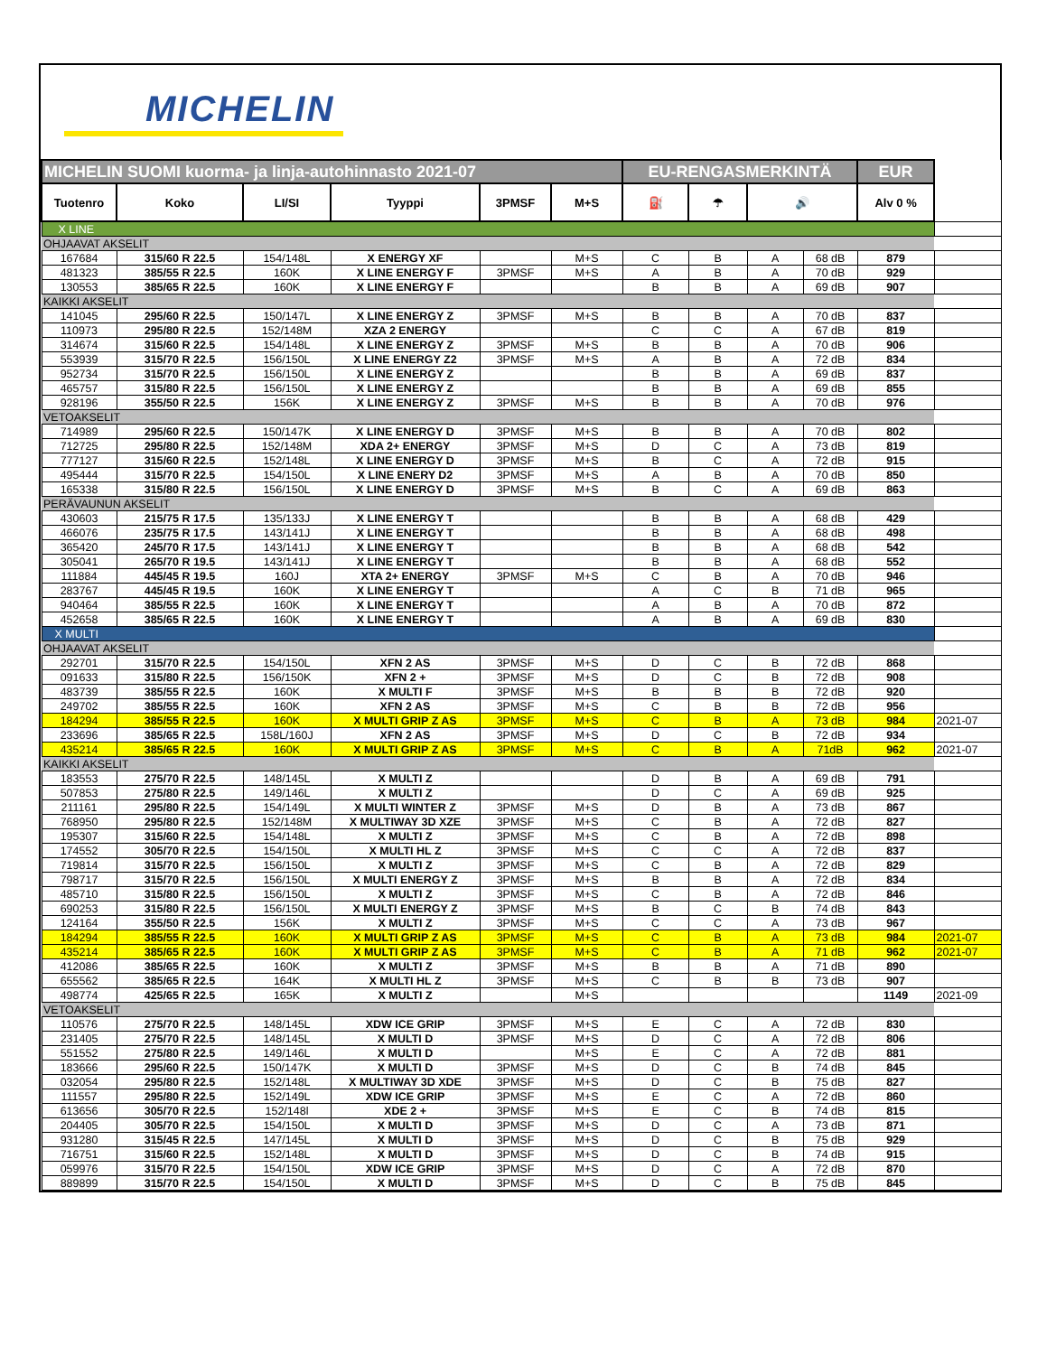MICHELIN
| MICHELIN SUOMI kuorma- ja linja-autohinnasto 2021-07 | | | | | | EU-RENGASMERKINTÄ | | | | EUR | |
| Tuotenro | Koko | LI/SI | Tyyppi | 3PMSF | M+S | ⛽ | ☂ | 🔊 | | Alv 0 % | |
| X LINE | | | | | | | | | | | |
| OHJAAVAT AKSELIT | | | | | | | | | | | |
| 167684 | 315/60 R 22.5 | 154/148L | X ENERGY XF | | M+S | C | B | A | 68 dB | 879 | |
| 481323 | 385/55 R 22.5 | 160K | X LINE ENERGY F | 3PMSF | M+S | A | B | A | 70 dB | 929 | |
| 130553 | 385/65 R 22.5 | 160K | X LINE ENERGY F | | | B | B | A | 69 dB | 907 | |
| KAIKKI AKSELIT | | | | | | | | | | | |
| 141045 | 295/60 R 22.5 | 150/147L | X LINE ENERGY Z | 3PMSF | M+S | B | B | A | 70 dB | 837 | |
| 110973 | 295/80 R 22.5 | 152/148M | XZA 2 ENERGY | | | C | C | A | 67 dB | 819 | |
| 314674 | 315/60 R 22.5 | 154/148L | X LINE ENERGY Z | 3PMSF | M+S | B | B | A | 70 dB | 906 | |
| 553939 | 315/70 R 22.5 | 156/150L | X LINE ENERGY Z2 | 3PMSF | M+S | A | B | A | 72 dB | 834 | |
| 952734 | 315/70 R 22.5 | 156/150L | X LINE ENERGY Z | | | B | B | A | 69 dB | 837 | |
| 465757 | 315/80 R 22.5 | 156/150L | X LINE ENERGY Z | | | B | B | A | 69 dB | 855 | |
| 928196 | 355/50 R 22.5 | 156K | X LINE ENERGY Z | 3PMSF | M+S | B | B | A | 70 dB | 976 | |
| VETOAKSELIT | | | | | | | | | | | |
| 714989 | 295/60 R 22.5 | 150/147K | X LINE ENERGY D | 3PMSF | M+S | B | B | A | 70 dB | 802 | |
| 712725 | 295/80 R 22.5 | 152/148M | XDA 2+ ENERGY | 3PMSF | M+S | D | C | A | 73 dB | 819 | |
| 777127 | 315/60 R 22.5 | 152/148L | X LINE ENERGY D | 3PMSF | M+S | B | C | A | 72 dB | 915 | |
| 495444 | 315/70 R 22.5 | 154/150L | X LINE ENERY D2 | 3PMSF | M+S | A | B | A | 70 dB | 850 | |
| 165338 | 315/80 R 22.5 | 156/150L | X LINE ENERGY D | 3PMSF | M+S | B | C | A | 69 dB | 863 | |
| PERÄVAUNUN AKSELIT | | | | | | | | | | | |
| 430603 | 215/75 R 17.5 | 135/133J | X LINE ENERGY T | | | B | B | A | 68 dB | 429 | |
| 466076 | 235/75 R 17.5 | 143/141J | X LINE ENERGY T | | | B | B | A | 68 dB | 498 | |
| 365420 | 245/70 R 17.5 | 143/141J | X LINE ENERGY T | | | B | B | A | 68 dB | 542 | |
| 305041 | 265/70 R 19.5 | 143/141J | X LINE ENERGY T | | | B | B | A | 68 dB | 552 | |
| 111884 | 445/45 R 19.5 | 160J | XTA 2+ ENERGY | 3PMSF | M+S | C | B | A | 70 dB | 946 | |
| 283767 | 445/45 R 19.5 | 160K | X LINE ENERGY T | | | A | C | B | 71 dB | 965 | |
| 940464 | 385/55 R 22.5 | 160K | X LINE ENERGY T | | | A | B | A | 70 dB | 872 | |
| 452658 | 385/65 R 22.5 | 160K | X LINE ENERGY T | | | A | B | A | 69 dB | 830 | |
| X MULTI | | | | | | | | | | | |
| OHJAAVAT AKSELIT | | | | | | | | | | | |
| 292701 | 315/70 R 22.5 | 154/150L | XFN 2 AS | 3PMSF | M+S | D | C | B | 72 dB | 868 | |
| 091633 | 315/80 R 22.5 | 156/150K | XFN 2 + | 3PMSF | M+S | D | C | B | 72 dB | 908 | |
| 483739 | 385/55 R 22.5 | 160K | X MULTI F | 3PMSF | M+S | B | B | B | 72 dB | 920 | |
| 249702 | 385/55 R 22.5 | 160K | XFN 2 AS | 3PMSF | M+S | C | B | B | 72 dB | 956 | |
| 184294 | 385/55 R 22.5 | 160K | X MULTI GRIP Z AS | 3PMSF | M+S | C | B | A | 73 dB | 984 | 2021-07 |
| 233696 | 385/65 R 22.5 | 158L/160J | XFN 2 AS | 3PMSF | M+S | D | C | B | 72 dB | 934 | |
| 435214 | 385/65 R 22.5 | 160K | X MULTI GRIP Z AS | 3PMSF | M+S | C | B | A | 71dB | 962 | 2021-07 |
| KAIKKI AKSELIT | | | | | | | | | | | |
| 183553 | 275/70 R 22.5 | 148/145L | X MULTI Z | | | D | B | A | 69 dB | 791 | |
| 507853 | 275/80 R 22.5 | 149/146L | X MULTI Z | | | D | C | A | 69 dB | 925 | |
| 211161 | 295/80 R 22.5 | 154/149L | X MULTI WINTER Z | 3PMSF | M+S | D | B | A | 73 dB | 867 | |
| 768950 | 295/80 R 22.5 | 152/148M | X MULTIWAY 3D XZE | 3PMSF | M+S | C | B | A | 72 dB | 827 | |
| 195307 | 315/60 R 22.5 | 154/148L | X MULTI Z | 3PMSF | M+S | C | B | A | 72 dB | 898 | |
| 174552 | 305/70 R 22.5 | 154/150L | X MULTI HL Z | 3PMSF | M+S | C | C | A | 72 dB | 837 | |
| 719814 | 315/70 R 22.5 | 156/150L | X MULTI Z | 3PMSF | M+S | C | B | A | 72 dB | 829 | |
| 798717 | 315/70 R 22.5 | 156/150L | X MULTI ENERGY Z | 3PMSF | M+S | B | B | A | 72 dB | 834 | |
| 485710 | 315/80 R 22.5 | 156/150L | X MULTI Z | 3PMSF | M+S | C | B | A | 72 dB | 846 | |
| 690253 | 315/80 R 22.5 | 156/150L | X MULTI ENERGY Z | 3PMSF | M+S | B | C | B | 74 dB | 843 | |
| 124164 | 355/50 R 22.5 | 156K | X MULTI Z | 3PMSF | M+S | C | C | A | 73 dB | 967 | |
| 184294 | 385/55 R 22.5 | 160K | X MULTI GRIP Z AS | 3PMSF | M+S | C | B | A | 73 dB | 984 | 2021-07 |
| 435214 | 385/65 R 22.5 | 160K | X MULTI GRIP Z AS | 3PMSF | M+S | C | B | A | 71 dB | 962 | 2021-07 |
| 412086 | 385/65 R 22.5 | 160K | X MULTI Z | 3PMSF | M+S | B | B | A | 71 dB | 890 | |
| 655562 | 385/65 R 22.5 | 164K | X MULTI HL Z | 3PMSF | M+S | C | B | B | 73 dB | 907 | |
| 498774 | 425/65 R 22.5 | 165K | X MULTI Z | | M+S | | | | | 1149 | 2021-09 |
| VETOAKSELIT | | | | | | | | | | | |
| 110576 | 275/70 R 22.5 | 148/145L | XDW ICE GRIP | 3PMSF | M+S | E | C | A | 72 dB | 830 | |
| 231405 | 275/70 R 22.5 | 148/145L | X MULTI D | 3PMSF | M+S | D | C | A | 72 dB | 806 | |
| 551552 | 275/80 R 22.5 | 149/146L | X MULTI D | | M+S | E | C | A | 72 dB | 881 | |
| 183666 | 295/60 R 22.5 | 150/147K | X MULTI D | 3PMSF | M+S | D | C | B | 74 dB | 845 | |
| 032054 | 295/80 R 22.5 | 152/148L | X MULTIWAY 3D XDE | 3PMSF | M+S | D | C | B | 75 dB | 827 | |
| 111557 | 295/80 R 22.5 | 152/149L | XDW ICE GRIP | 3PMSF | M+S | E | C | A | 72 dB | 860 | |
| 613656 | 305/70 R 22.5 | 152/148l | XDE 2 + | 3PMSF | M+S | E | C | B | 74 dB | 815 | |
| 204405 | 305/70 R 22.5 | 154/150L | X MULTI D | 3PMSF | M+S | D | C | A | 73 dB | 871 | |
| 931280 | 315/45 R 22.5 | 147/145L | X MULTI D | 3PMSF | M+S | D | C | B | 75 dB | 929 | |
| 716751 | 315/60 R 22.5 | 152/148L | X MULTI D | 3PMSF | M+S | D | C | B | 74 dB | 915 | |
| 059976 | 315/70 R 22.5 | 154/150L | XDW ICE GRIP | 3PMSF | M+S | D | C | A | 72 dB | 870 | |
| 889899 | 315/70 R 22.5 | 154/150L | X MULTI D | 3PMSF | M+S | D | C | B | 75 dB | 845 | |